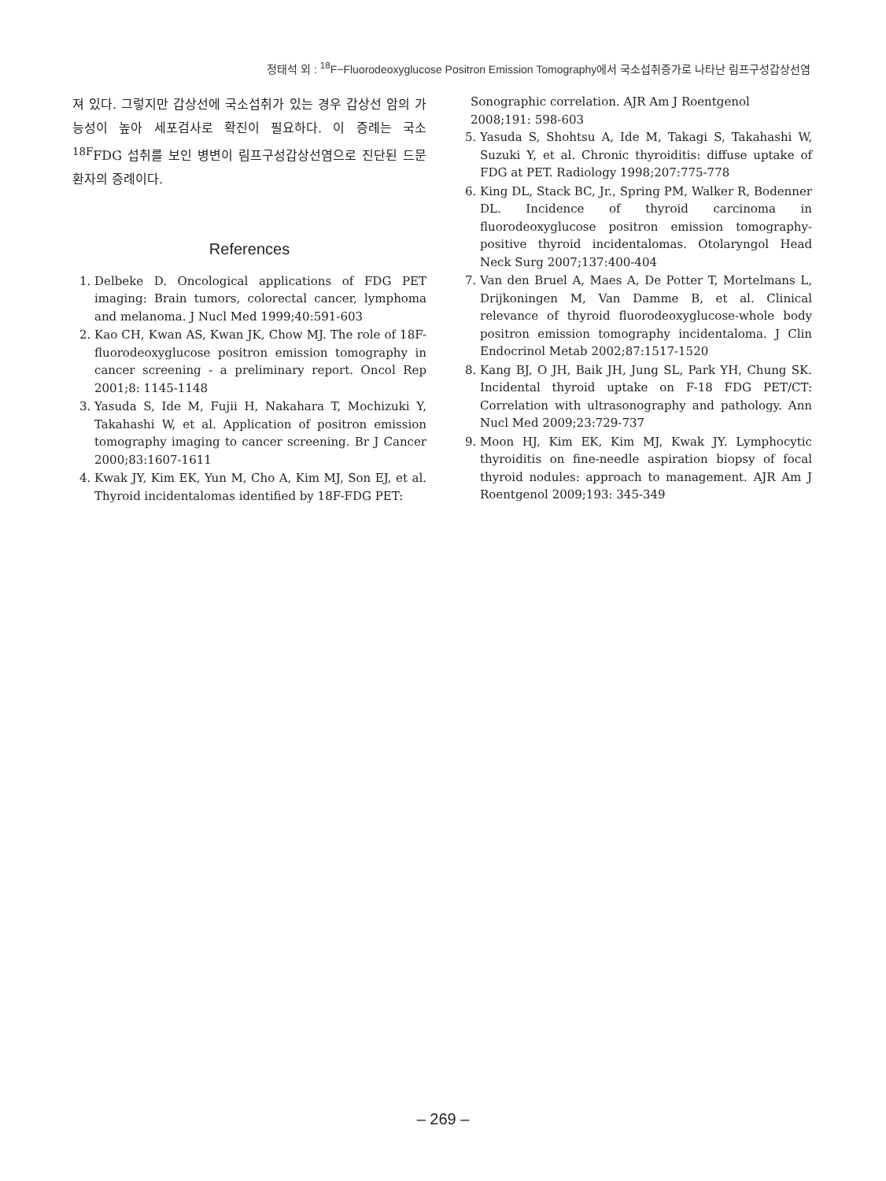정태석 외 : <sup>18</sup>F−Fluorodeoxyglucose Positron Emission Tomography에서 국소섭취증가로 나타난 림프구성갑상선염
져 있다. 그렇지만 갑상선에 국소섭취가 있는 경우 갑상선 암의 가능성이 높아 세포검사로 확진이 필요하다. 이 증례는 국소 <sup>18F</sup>FDG 섭취를 보인 병변이 림프구성갑상선염으로 진단된 드문 환자의 증례이다.
References
1. Delbeke D. Oncological applications of FDG PET imaging: Brain tumors, colorectal cancer, lymphoma and melanoma. J Nucl Med 1999;40:591-603
2. Kao CH, Kwan AS, Kwan JK, Chow MJ. The role of 18F-fluorodeoxyglucose positron emission tomography in cancer screening - a preliminary report. Oncol Rep 2001;8: 1145-1148
3. Yasuda S, Ide M, Fujii H, Nakahara T, Mochizuki Y, Takahashi W, et al. Application of positron emission tomography imaging to cancer screening. Br J Cancer 2000;83:1607-1611
4. Kwak JY, Kim EK, Yun M, Cho A, Kim MJ, Son EJ, et al. Thyroid incidentalomas identified by 18F-FDG PET:
Sonographic correlation. AJR Am J Roentgenol 2008;191: 598-603
5. Yasuda S, Shohtsu A, Ide M, Takagi S, Takahashi W, Suzuki Y, et al. Chronic thyroiditis: diffuse uptake of FDG at PET. Radiology 1998;207:775-778
6. King DL, Stack BC, Jr., Spring PM, Walker R, Bodenner DL. Incidence of thyroid carcinoma in fluorodeoxyglucose positron emission tomography-positive thyroid incidentalomas. Otolaryngol Head Neck Surg 2007;137:400-404
7. Van den Bruel A, Maes A, De Potter T, Mortelmans L, Drijkoningen M, Van Damme B, et al. Clinical relevance of thyroid fluorodeoxyglucose-whole body positron emission tomography incidentaloma. J Clin Endocrinol Metab 2002;87:1517-1520
8. Kang BJ, O JH, Baik JH, Jung SL, Park YH, Chung SK. Incidental thyroid uptake on F-18 FDG PET/CT: Correlation with ultrasonography and pathology. Ann Nucl Med 2009;23:729-737
9. Moon HJ, Kim EK, Kim MJ, Kwak JY. Lymphocytic thyroiditis on fine-needle aspiration biopsy of focal thyroid nodules: approach to management. AJR Am J Roentgenol 2009;193: 345-349
– 269 –